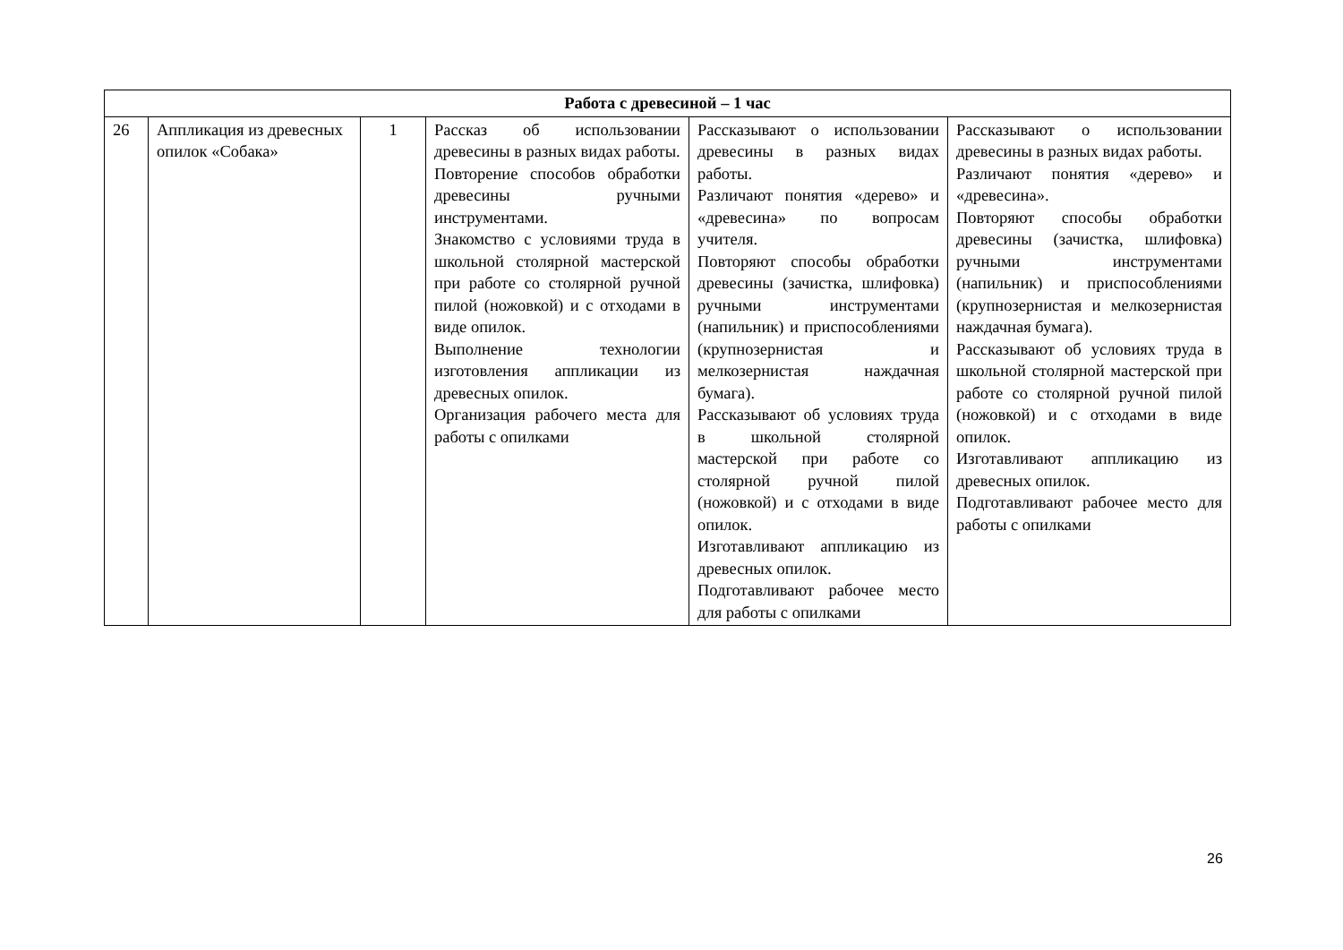| Работа с древесиной – 1 час | | | | | |
| 26 | Аппликация из древесных опилок «Собака» | 1 | Рассказ об использовании древесины в разных видах работы. Повторение способов обработки древесины ручными инструментами. Знакомство с условиями труда в школьной столярной мастерской при работе со столярной ручной пилой (ножовкой) и с отходами в виде опилок. Выполнение технологии изготовления аппликации из древесных опилок. Организация рабочего места для работы с опилками | Рассказывают о использовании древесины в разных видах работы. Различают понятия «дерево» и «древесина» по вопросам учителя. Повторяют способы обработки древесины (зачистка, шлифовка) ручными инструментами (напильник) и приспособлениями (крупнозернистая и мелкозернистая наждачная бумага). Рассказывают об условиях труда в школьной столярной мастерской при работе со столярной ручной пилой (ножовкой) и с отходами в виде опилок. Изготавливают аппликацию из древесных опилок. Подготавливают рабочее место для работы с опилками | Рассказывают о использовании древесины в разных видах работы. Различают понятия «дерево» и «древесина». Повторяют способы обработки древесины (зачистка, шлифовка) ручными инструментами (напильник) и приспособлениями (крупнозернистая и мелкозернистая наждачная бумага). Рассказывают об условиях труда в школьной столярной мастерской при работе со столярной ручной пилой (ножовкой) и с отходами в виде опилок. Изготавливают аппликацию из древесных опилок. Подготавливают рабочее место для работы с опилками |
26